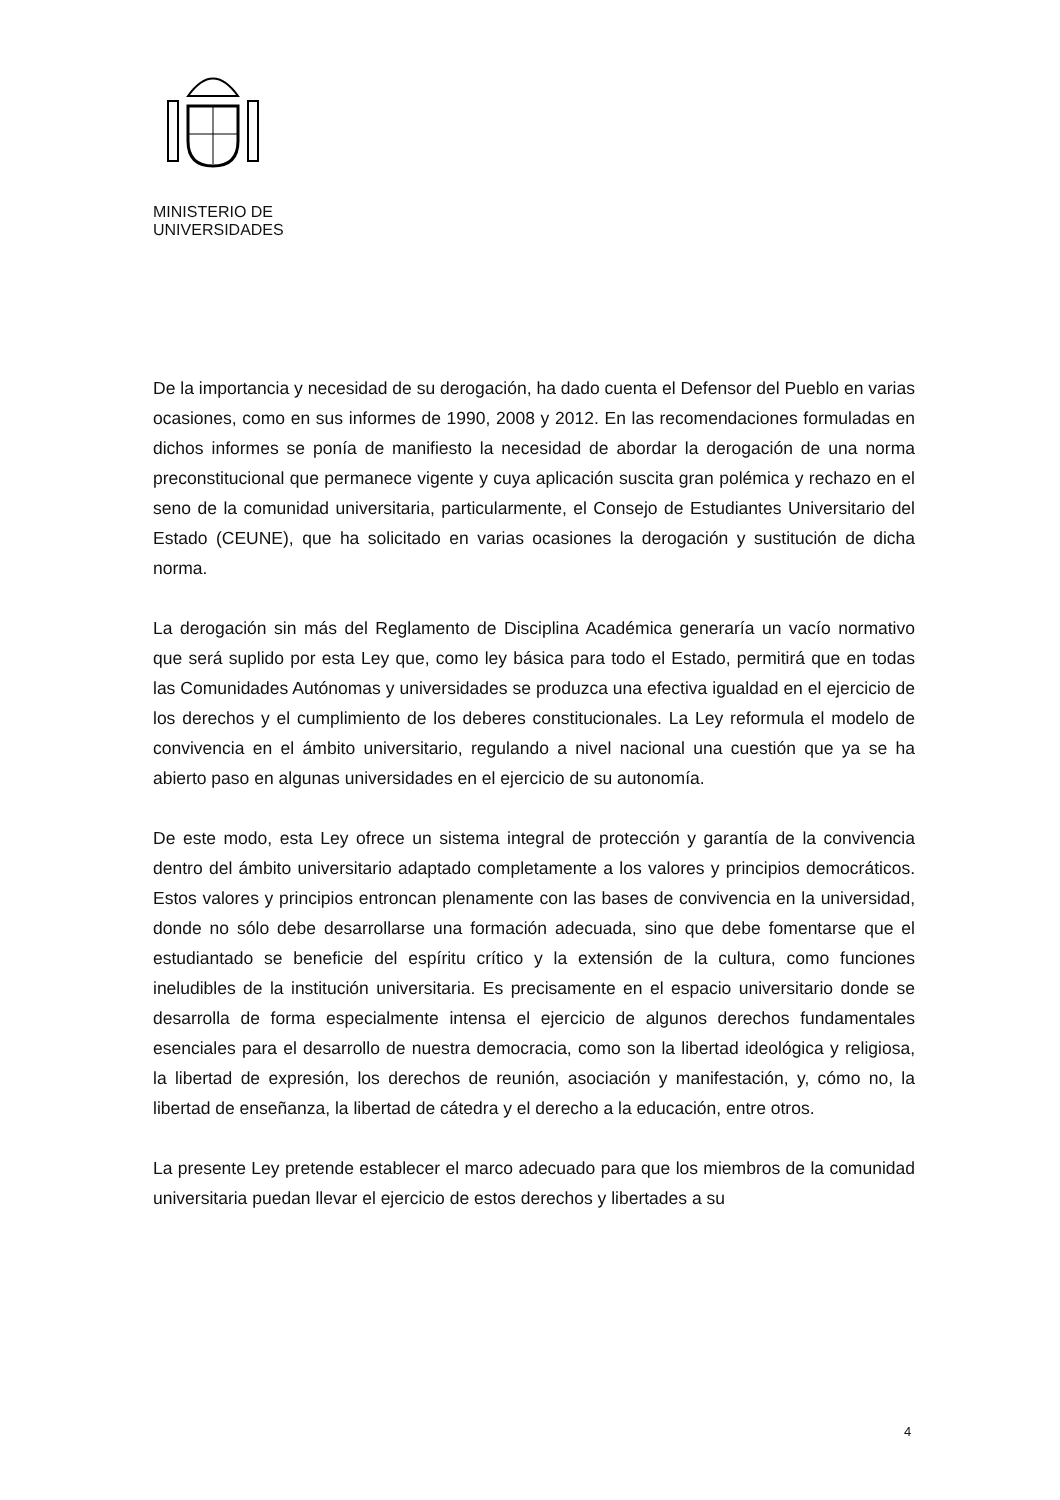MINISTERIO DE
UNIVERSIDADES
De la importancia y necesidad de su derogación, ha dado cuenta el Defensor del Pueblo en varias ocasiones, como en sus informes de 1990, 2008 y 2012. En las recomendaciones formuladas en dichos informes se ponía de manifiesto la necesidad de abordar la derogación de una norma preconstitucional que permanece vigente y cuya aplicación suscita gran polémica y rechazo en el seno de la comunidad universitaria, particularmente, el Consejo de Estudiantes Universitario del Estado (CEUNE), que ha solicitado en varias ocasiones la derogación y sustitución de dicha norma.
La derogación sin más del Reglamento de Disciplina Académica generaría un vacío normativo que será suplido por esta Ley que, como ley básica para todo el Estado, permitirá que en todas las Comunidades Autónomas y universidades se produzca una efectiva igualdad en el ejercicio de los derechos y el cumplimiento de los deberes constitucionales. La Ley reformula el modelo de convivencia en el ámbito universitario, regulando a nivel nacional una cuestión que ya se ha abierto paso en algunas universidades en el ejercicio de su autonomía.
De este modo, esta Ley ofrece un sistema integral de protección y garantía de la convivencia dentro del ámbito universitario adaptado completamente a los valores y principios democráticos. Estos valores y principios entroncan plenamente con las bases de convivencia en la universidad, donde no sólo debe desarrollarse una formación adecuada, sino que debe fomentarse que el estudiantado se beneficie del espíritu crítico y la extensión de la cultura, como funciones ineludibles de la institución universitaria. Es precisamente en el espacio universitario donde se desarrolla de forma especialmente intensa el ejercicio de algunos derechos fundamentales esenciales para el desarrollo de nuestra democracia, como son la libertad ideológica y religiosa, la libertad de expresión, los derechos de reunión, asociación y manifestación, y, cómo no, la libertad de enseñanza, la libertad de cátedra y el derecho a la educación, entre otros.
La presente Ley pretende establecer el marco adecuado para que los miembros de la comunidad universitaria puedan llevar el ejercicio de estos derechos y libertades a su
4